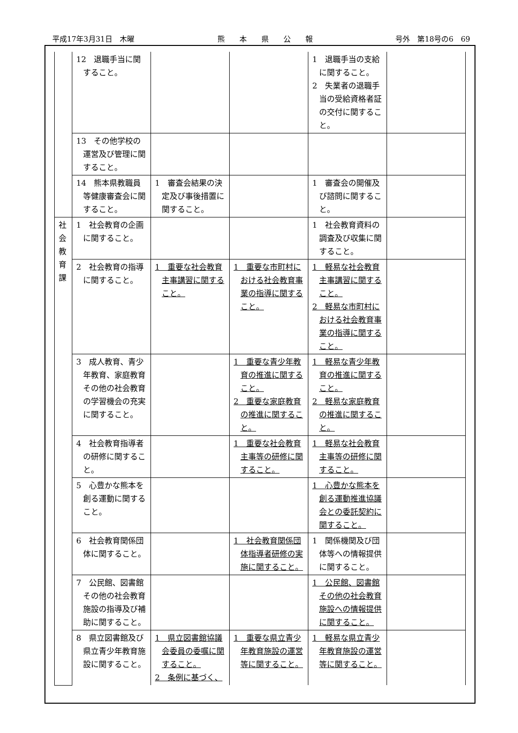平成17年3月31日　木曜 熊　　本　　県　　公　　報 号外　第18号の6　69
| | 12 退職手当に関すること。 | | | 1 退職手当の支給に関すること。 2 失業者の退職手当の受給資格者証の交付に関すること。 | |
| | 13 その他学校の運営及び管理に関すること。 | | | | |
| | 14 熊本県教職員等健康審査会に関すること。 | 1 審査会結果の決定及び事後措置に関すること。 | | 1 審査会の開催及び諮問に関すること。 | |
| 社 会 教 育 課 | 1 社会教育の企画に関すること。 | | | 1 社会教育資料の調査及び収集に関すること。 | |
| | 2 社会教育の指導に関すること。 | 1 重要な社会教育主事講習に関すること。 | 1 重要な市町村における社会教育事業の指導に関すること。 | 1 軽易な社会教育主事講習に関すること。 2 軽易な市町村における社会教育事業の指導に関すること。 | |
| | 3 成人教育、青少年教育、家庭教育その他の社会教育の学習機会の充実に関すること。 | | 1 重要な青少年教育の推進に関すること。 2 重要な家庭教育の推進に関すること。 | 1 軽易な青少年教育の推進に関すること。 2 軽易な家庭教育の推進に関すること。 | |
| | 4 社会教育指導者の研修に関すること。 | | 1 重要な社会教育主事等の研修に関すること。 | 1 軽易な社会教育主事等の研修に関すること。 | |
| | 5 心豊かな熊本を創る運動に関すること。 | | | 1 心豊かな熊本を創る運動推進協議会との委託契約に関すること。 | |
| | 6 社会教育関係団体に関すること。 | | 1 社会教育関係団体指導者研修の実施に関すること。 | 1 関係機関及び団体等への情報提供に関すること。 | |
| | 7 公民館、図書館その他の社会教育施設の指導及び補助に関すること。 | | | 1 公民館、図書館その他の社会教育施設への情報提供に関すること。 | |
| | 8 県立図書館及び県立青少年教育施設に関すること。 | 1 県立図書館協議会委員の委嘱に関すること。 2 条例に基づく、 | 1 重要な県立青少年教育施設の運営等に関すること。 | 1 軽易な県立青少年教育施設の運営等に関すること。 | |